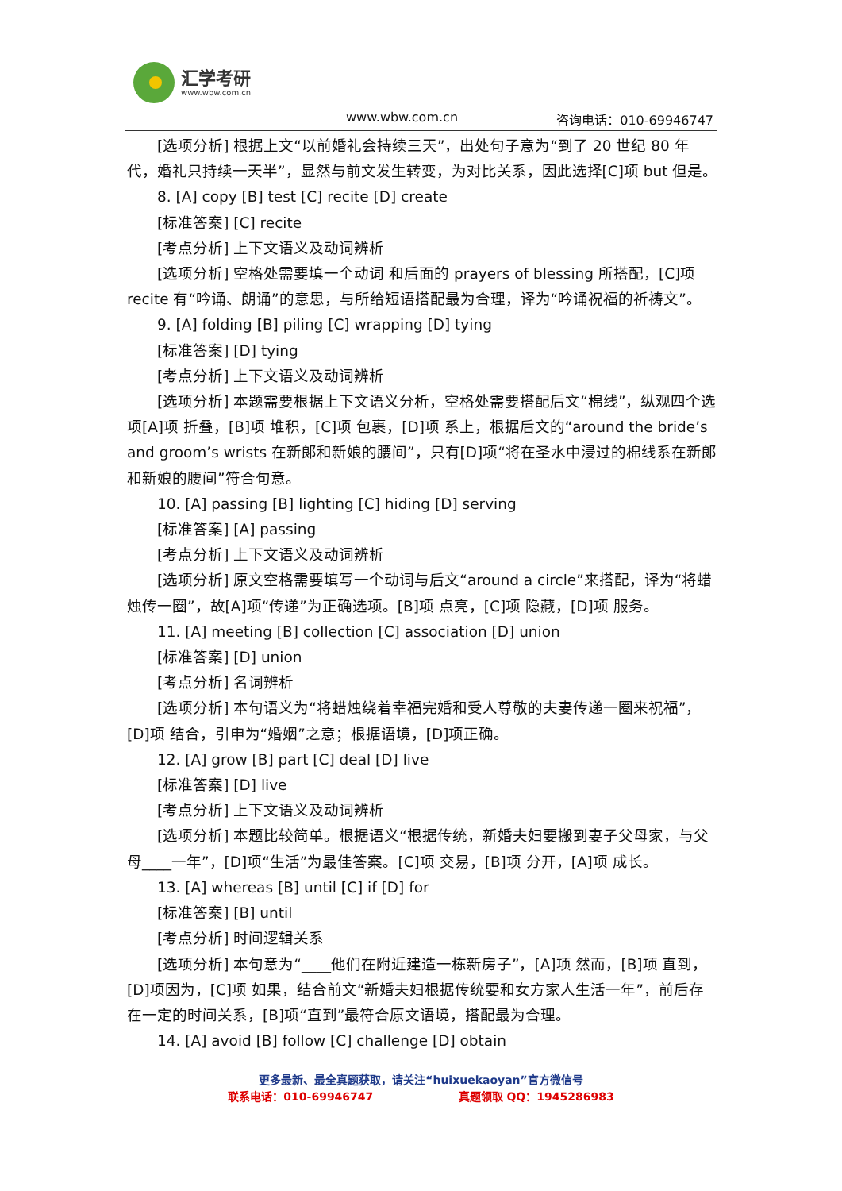汇学考研
www.wbw.com.cn
www.wbw.com.cn 咨询电话：010-69946747
[选项分析] 根据上文“以前婚礼会持续三天”，出处句子意为“到了 20 世纪 80 年代，婚礼只持续一天半”，显然与前文发生转变，为对比关系，因此选择[C]项 but 但是。
8. [A] copy [B] test [C] recite [D] create
[标准答案] [C] recite
[考点分析] 上下文语义及动词辨析
[选项分析] 空格处需要填一个动词 和后面的 prayers of blessing 所搭配，[C]项 recite 有“吟诵、朗诵”的意思，与所给短语搭配最为合理，译为“吟诵祝福的祈祷文”。
9. [A] folding [B] piling [C] wrapping [D] tying
[标准答案] [D] tying
[考点分析] 上下文语义及动词辨析
[选项分析] 本题需要根据上下文语义分析，空格处需要搭配后文“棉线”，纵观四个选项[A]项 折叠，[B]项 堆积，[C]项 包裹，[D]项 系上，根据后文的“around the bride’s and groom’s wrists 在新郎和新娘的腰间”，只有[D]项“将在圣水中浸过的棉线系在新郎和新娘的腰间”符合句意。
10. [A] passing [B] lighting [C] hiding [D] serving
[标准答案] [A] passing
[考点分析] 上下文语义及动词辨析
[选项分析] 原文空格需要填写一个动词与后文“around a circle”来搭配，译为“将蜡烛传一圈”，故[A]项“传递”为正确选项。[B]项 点亮，[C]项 隐藏，[D]项 服务。
11. [A] meeting [B] collection [C] association [D] union
[标准答案] [D] union
[考点分析] 名词辨析
[选项分析] 本句语义为“将蜡烛绕着幸福完婚和受人尊敬的夫妻传递一圈来祝福”，[D]项 结合，引申为“婚姻”之意；根据语境，[D]项正确。
12. [A] grow [B] part [C] deal [D] live
[标准答案] [D] live
[考点分析] 上下文语义及动词辨析
[选项分析] 本题比较简单。根据语义“根据传统，新婚夫妇要搬到妻子父母家，与父母____一年”，[D]项“生活”为最佳答案。[C]项 交易，[B]项 分开，[A]项 成长。
13. [A] whereas [B] until [C] if [D] for
[标准答案] [B] until
[考点分析] 时间逻辑关系
[选项分析] 本句意为“____他们在附近建造一栋新房子”，[A]项 然而，[B]项 直到，[D]项因为，[C]项 如果，结合前文“新婚夫妇根据传统要和女方家人生活一年”，前后存在一定的时间关系，[B]项“直到”最符合原文语境，搭配最为合理。
14. [A] avoid [B] follow [C] challenge [D] obtain
更多最新、最全真题获取，请关注“huixuekaoyan”官方微信号
联系电话：010-69946747 真题领取 QQ：1945286983